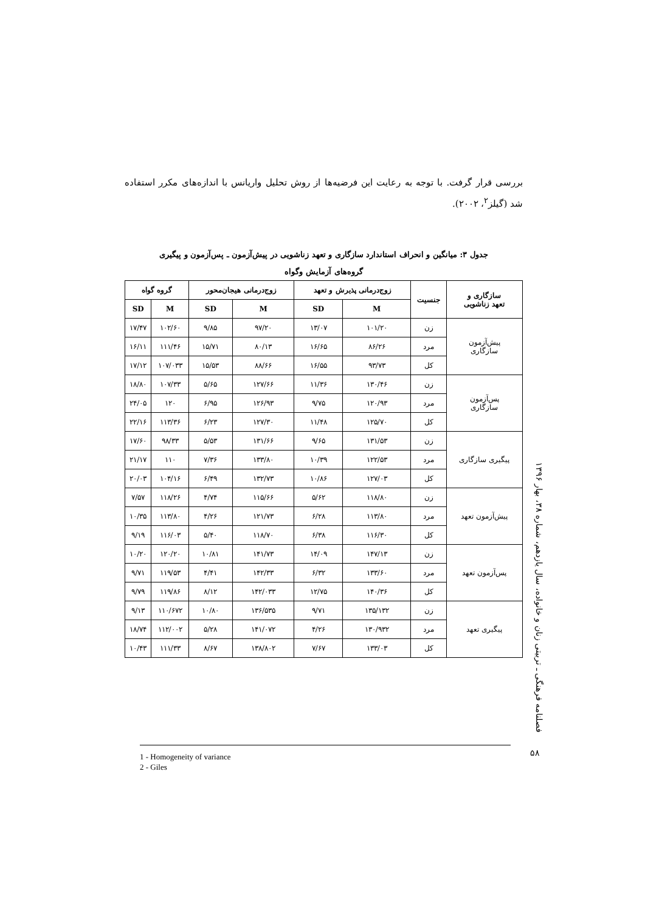بررسی قرار گرفت. با توجه به رعایت این فرضیه‌ها از روش تحلیل واریانس با اندازه‌های مکرر استفاده شد (گیلز<sup>۲</sup>، ۲۰۰۲).
جدول ۳: میانگین و انحراف استاندارد سازگاری و تعهد زناشویی در پیش‌آزمون ـ پس‌آزمون و پیگیری
گروه‌های آزمایش وگواه
| سازگاری و تعهد زناشویی | جنسیت | زوج‌درمانی پذیرش و تعهد | | زوج‌درمانی هیجان‌محور | | گروه گواه | |
| --- | --- | --- | --- | --- | --- | --- | --- |
| | | M | SD | M | SD | M | SD |
| پیش‌آزمون سازگاری | زن | ۱۰۱/۲۰ | ۱۳/۰۷ | ۹۷/۲۰ | ۹/۸۵ | ۱۰۲/۶۰ | ۱۷/۴۷ |
| | مرد | ۸۶/۲۶ | ۱۶/۶۵ | ۸۰/۱۳ | ۱۵/۷۱ | ۱۱۱/۴۶ | ۱۶/۱۱ |
| | کل | ۹۳/۷۳ | ۱۶/۵۵ | ۸۸/۶۶ | ۱۵/۵۳ | ۱۰۷/۰۳۳ | ۱۷/۱۲ |
| پس‌آزمون سازگاری | زن | ۱۳۰/۴۶ | ۱۱/۳۶ | ۱۲۷/۶۶ | ۵/۶۵ | ۱۰۷/۳۳ | ۱۸/۸۰ |
| | مرد | ۱۲۰/۹۳ | ۹/۷۵ | ۱۲۶/۹۳ | ۶/۹۵ | ۱۲۰ | ۲۴/۰۵ |
| | کل | ۱۲۵/۷۰ | ۱۱/۴۸ | ۱۲۷/۳۰ | ۶/۲۳ | ۱۱۳/۳۶ | ۲۲/۱۶ |
| پیگیری سازگاری | زن | ۱۳۱/۵۳ | ۹/۶۵ | ۱۳۱/۶۶ | ۵/۵۳ | ۹۸/۳۳ | ۱۷/۶۰ |
| | مرد | ۱۲۲/۵۳ | ۱۰/۳۹ | ۱۳۳/۸۰ | ۷/۳۶ | ۱۱۰ | ۲۱/۱۷ |
| | کل | ۱۲۷/۰۳ | ۱۰/۸۶ | ۱۳۲/۷۳ | ۶/۴۹ | ۱۰۴/۱۶ | ۲۰/۰۳ |
| پیش‌آزمون تعهد | زن | ۱۱۸/۸۰ | ۵/۶۲ | ۱۱۵/۶۶ | ۴/۷۴ | ۱۱۸/۲۶ | ۷/۵۷ |
| | مرد | ۱۱۳/۸۰ | ۶/۲۸ | ۱۲۱/۷۳ | ۴/۲۶ | ۱۱۳/۸۰ | ۱۰/۳۵ |
| | کل | ۱۱۶/۳۰ | ۶/۳۸ | ۱۱۸/۷۰ | ۵/۴۰ | ۱۱۶/۰۳ | ۹/۱۹ |
| پس‌آزمون تعهد | زن | ۱۴۷/۱۳ | ۱۴/۰۹ | ۱۴۱/۷۳ | ۱۰/۸۱ | ۱۲۰/۲۰ | ۱۰/۲۰ |
| | مرد | ۱۳۳/۶۰ | ۶/۳۲ | ۱۴۲/۳۳ | ۴/۴۱ | ۱۱۹/۵۳ | ۹/۷۱ |
| | کل | ۱۴۰/۳۶ | ۱۲/۷۵ | ۱۴۲/۰۳۳ | ۸/۱۲ | ۱۱۹/۸۶ | ۹/۷۹ |
| پیگیری تعهد | زن | ۱۳۵/۱۳۲ | ۹/۷۱ | ۱۳۶/۵۳۵ | ۱۰/۸۰ | ۱۱۰/۶۷۲ | ۹/۱۳ |
| | مرد | ۱۳۰/۹۳۲ | ۴/۲۶ | ۱۴۱/۰۷۲ | ۵/۲۸ | ۱۱۲/۰۰۲ | ۱۸/۷۴ |
| | کل | ۱۳۳/۰۳ | ۷/۶۷ | ۱۳۸/۸۰۲ | ۸/۶۷ | ۱۱۱/۳۳ | ۱۰/۴۳ |
فصلنامه فرهنگی ـ تربیتی زنان و خانواده، سال یازدهم، شماره ۳۸، بهار ۱۳۹۶
۵۸
1 - Homogeneity of variance
2 - Giles